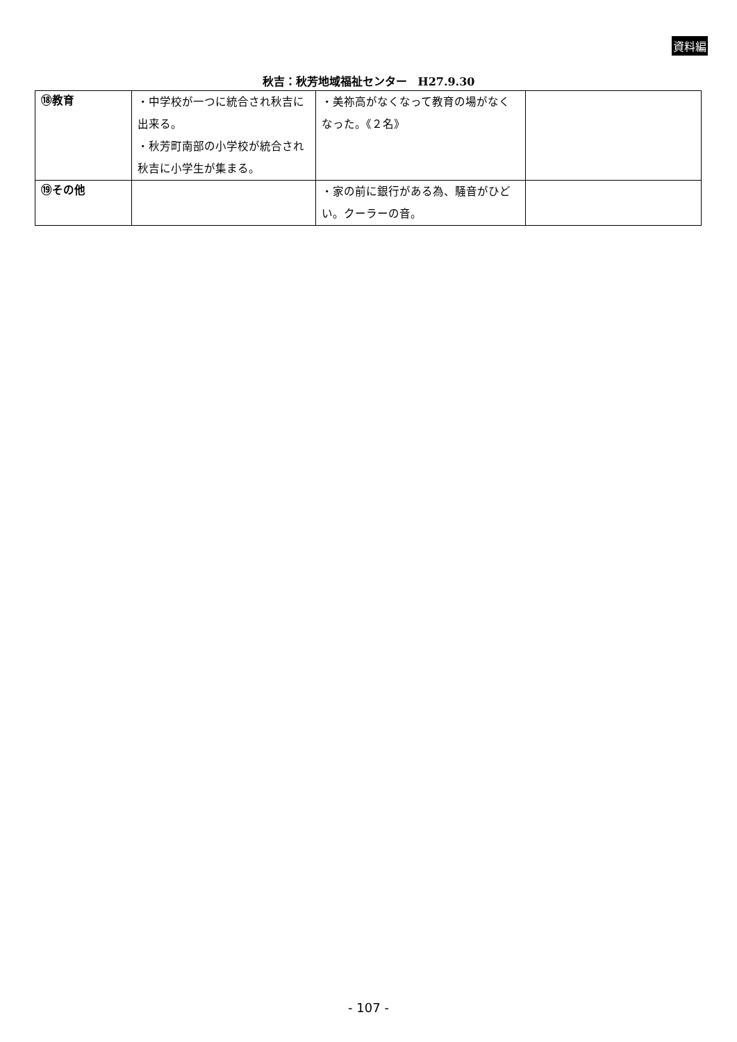資料編
秋吉：秋芳地域福祉センター　H27.9.30
| ⑱教育 | ・中学校が一つに統合され秋吉に出来る。 ・秋芳町南部の小学校が統合され秋吉に小学生が集まる。 | ・美祢高がなくなって教育の場がなくなった。《２名》 | |
| ⑲その他 | | ・家の前に銀行がある為、騒音がひどい。クーラーの音。 | |
- 107 -